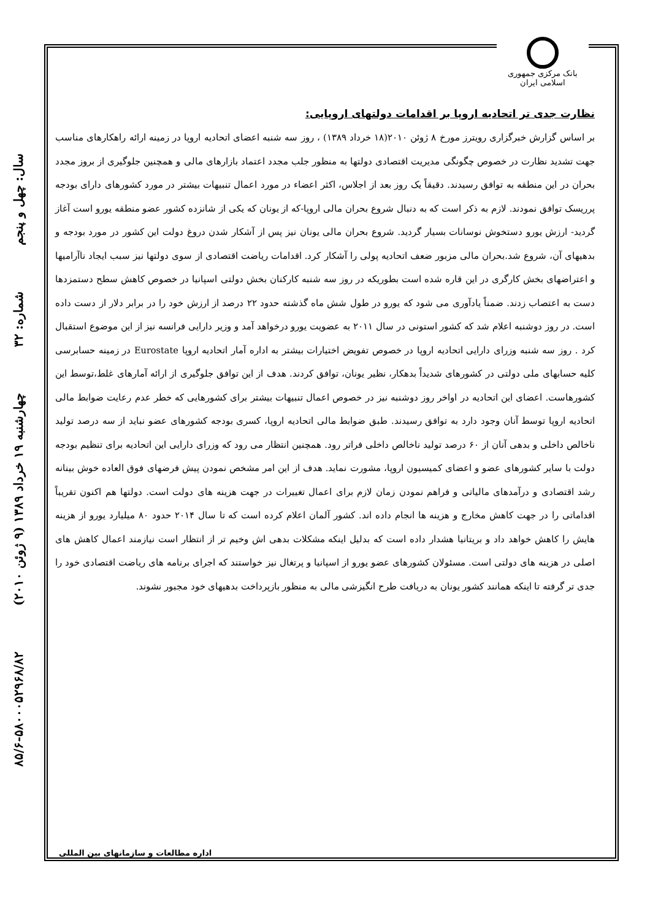بانک مرکزی جمهوری اسلامی ایران
سال: چهل و پنجم
شماره: ۳۲
چهارشنبه ۱۹ خرداد ۱۳۸۹ (۹ ژوئن ۲۰۱۰)
۸۵/۶-۵۸۰۰۰۵۲۹۶۸/۸۲
نظارت جدی تر اتحادیه اروپا بر اقدامات دولتهای اروپایی:
بر اساس گزارش خبرگزاری رویترز مورخ ۸ ژوئن ۲۰۱۰(۱۸ خرداد ۱۳۸۹) ، روز سه شنبه اعضای اتحادیه اروپا در زمینه ارائه راهکارهای مناسب جهت تشدید نظارت در خصوص چگونگی مدیریت اقتصادی دولتها به منظور جلب مجدد اعتماد بازارهای مالی و همچنین جلوگیری از بروز مجدد بحران در این منطقه به توافق رسیدند. دقیقاً یک روز بعد از اجلاس، اکثر اعضاء در مورد اعمال تنبیهات بیشتر در مورد کشورهای دارای بودجه پرریسک توافق نمودند. لازم به ذکر است که به دنبال شروع بحران مالی اروپا-که از یونان که یکی از شانزده کشور عضو منطقه یورو است آغاز گردید- ارزش یورو دستخوش نوسانات بسیار گردید. شروع بحران مالی یونان نیز پس از آشکار شدن دروغ دولت این کشور در مورد بودجه و بدهیهای آن، شروع شد.بحران مالی مزبور ضعف اتحادیه پولی را آشکار کرد. اقدامات ریاضت اقتصادی از سوی دولتها نیز سبب ایجاد ناآرامیها و اعتراضهای بخش کارگری در این قاره شده است بطوریکه در روز سه شنبه کارکنان بخش دولتی اسپانیا در خصوص کاهش سطح دستمزدها دست به اعتصاب زدند. ضمناً یادآوری می شود که یورو در طول شش ماه گذشته حدود ۲۲ درصد از ارزش خود را در برابر دلار از دست داده است. در روز دوشنبه اعلام شد که کشور استونی در سال ۲۰۱۱ به عضویت یورو درخواهد آمد و وزیر دارایی فرانسه نیز از این موضوع استقبال کرد . روز سه شنبه وزرای دارایی اتحادیه اروپا در خصوص تفویض اختیارات بیشتر به اداره آمار اتحادیه اروپا Eurostate در زمینه حسابرسی کلیه حسابهای ملی دولتی در کشورهای شدیداً بدهکار، نظیر یونان، توافق کردند. هدف از این توافق جلوگیری از ارائه آمارهای غلط،توسط این کشورهاست. اعضای این اتحادیه در اواخر روز دوشنبه نیز در خصوص اعمال تنبیهات بیشتر برای کشورهایی که خطر عدم رعایت ضوابط مالی اتحادیه اروپا توسط آنان وجود دارد به توافق رسیدند. طبق ضوابط مالی اتحادیه اروپا، کسری بودجه کشورهای عضو نباید از سه درصد تولید ناخالص داخلی و بدهی آنان از ۶۰ درصد تولید ناخالص داخلی فراتر رود. همچنین انتظار می رود که وزرای دارایی این اتحادیه برای تنظیم بودجه دولت با سایر کشورهای عضو و اعضای کمیسیون اروپا، مشورت نماید. هدف از این امر مشخص نمودن پیش فرضهای فوق العاده خوش بینانه رشد اقتصادی و درآمدهای مالیاتی و فراهم نمودن زمان لازم برای اعمال تغییرات در جهت هزینه های دولت است. دولتها هم اکنون تقریباً اقداماتی را در جهت کاهش مخارج و هزینه ها انجام داده اند. کشور آلمان اعلام کرده است که تا سال ۲۰۱۴ حدود ۸۰ میلیارد یورو از هزینه هایش را کاهش خواهد داد و بریتانیا هشدار داده است که بدلیل اینکه مشکلات بدهی اش وخیم تر از انتظار است نیازمند اعمال کاهش های اصلی در هزینه های دولتی است. مسئولان کشورهای عضو یورو از اسپانیا و پرتغال نیز خواستند که اجرای برنامه های ریاضت اقتصادی خود را جدی تر گرفته تا اینکه همانند کشور یونان به دریافت طرح انگیزشی مالی به منظور بازپرداخت بدهیهای خود مجبور نشوند.
اداره مطالعات و سازمانهای بین المللی